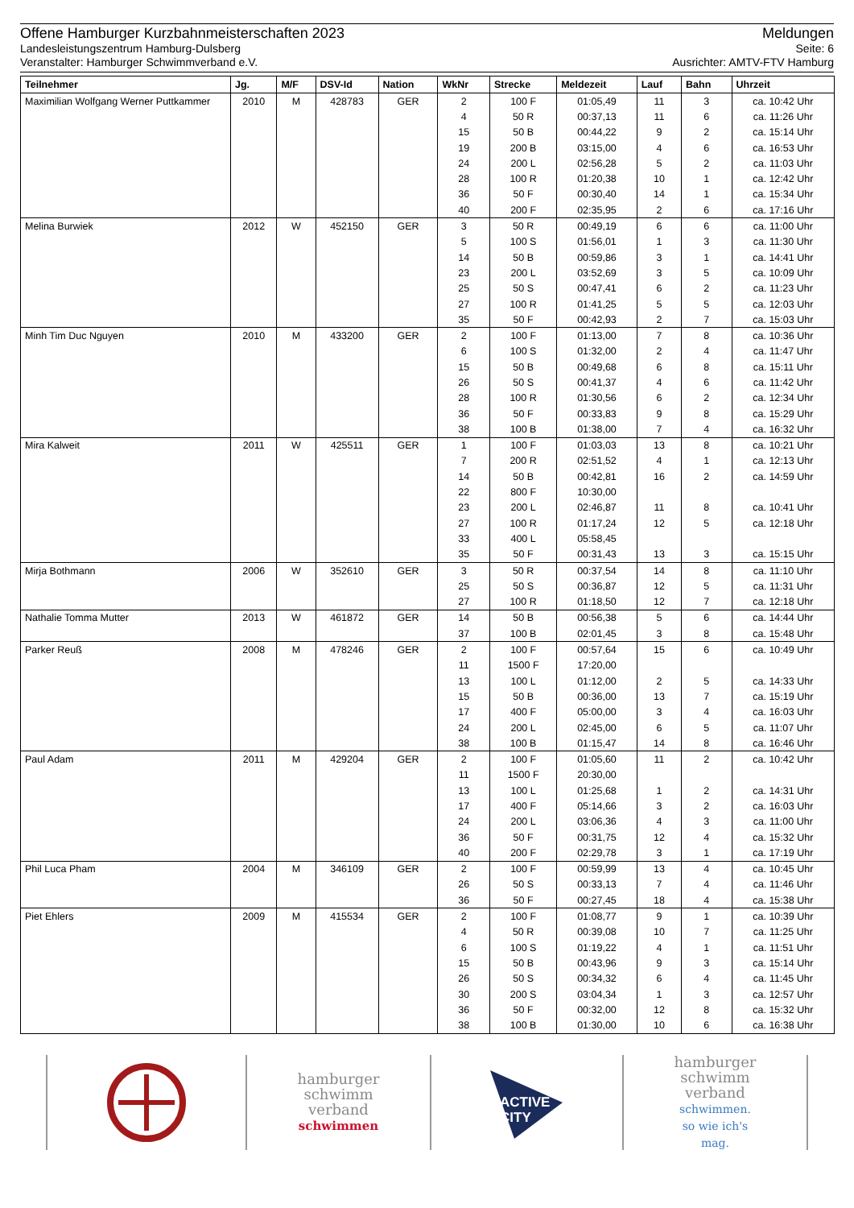Offene Hamburger Kurzbahnmeisterschaften 2023 Meldungen
Landesleistungszentrum Hamburg-Dulsberg Seite: 6
Veranstalter: Hamburger Schwimmverband e.V. Ausrichter: AMTV-FTV Hamburg
| Teilnehmer | Jg. | M/F | DSV-Id | Nation | WkNr | Strecke | Meldezeit | Lauf | Bahn | Uhrzeit |
| --- | --- | --- | --- | --- | --- | --- | --- | --- | --- | --- |
| Maximilian Wolfgang Werner Puttkammer | 2010 | M | 428783 | GER | 2 | 100 F | 01:05,49 | 11 | 3 | ca. 10:42 Uhr |
| | | | | | 4 | 50 R | 00:37,13 | 11 | 6 | ca. 11:26 Uhr |
| | | | | | 15 | 50 B | 00:44,22 | 9 | 2 | ca. 15:14 Uhr |
| | | | | | 19 | 200 B | 03:15,00 | 4 | 6 | ca. 16:53 Uhr |
| | | | | | 24 | 200 L | 02:56,28 | 5 | 2 | ca. 11:03 Uhr |
| | | | | | 28 | 100 R | 01:20,38 | 10 | 1 | ca. 12:42 Uhr |
| | | | | | 36 | 50 F | 00:30,40 | 14 | 1 | ca. 15:34 Uhr |
| | | | | | 40 | 200 F | 02:35,95 | 2 | 6 | ca. 17:16 Uhr |
| Melina Burwiek | 2012 | W | 452150 | GER | 3 | 50 R | 00:49,19 | 6 | 6 | ca. 11:00 Uhr |
| | | | | | 5 | 100 S | 01:56,01 | 1 | 3 | ca. 11:30 Uhr |
| | | | | | 14 | 50 B | 00:59,86 | 3 | 1 | ca. 14:41 Uhr |
| | | | | | 23 | 200 L | 03:52,69 | 3 | 5 | ca. 10:09 Uhr |
| | | | | | 25 | 50 S | 00:47,41 | 6 | 2 | ca. 11:23 Uhr |
| | | | | | 27 | 100 R | 01:41,25 | 5 | 5 | ca. 12:03 Uhr |
| | | | | | 35 | 50 F | 00:42,93 | 2 | 7 | ca. 15:03 Uhr |
| Minh Tim Duc Nguyen | 2010 | M | 433200 | GER | 2 | 100 F | 01:13,00 | 7 | 8 | ca. 10:36 Uhr |
| | | | | | 6 | 100 S | 01:32,00 | 2 | 4 | ca. 11:47 Uhr |
| | | | | | 15 | 50 B | 00:49,68 | 6 | 8 | ca. 15:11 Uhr |
| | | | | | 26 | 50 S | 00:41,37 | 4 | 6 | ca. 11:42 Uhr |
| | | | | | 28 | 100 R | 01:30,56 | 6 | 2 | ca. 12:34 Uhr |
| | | | | | 36 | 50 F | 00:33,83 | 9 | 8 | ca. 15:29 Uhr |
| | | | | | 38 | 100 B | 01:38,00 | 7 | 4 | ca. 16:32 Uhr |
| Mira Kalweit | 2011 | W | 425511 | GER | 1 | 100 F | 01:03,03 | 13 | 8 | ca. 10:21 Uhr |
| | | | | | 7 | 200 R | 02:51,52 | 4 | 1 | ca. 12:13 Uhr |
| | | | | | 14 | 50 B | 00:42,81 | 16 | 2 | ca. 14:59 Uhr |
| | | | | | 22 | 800 F | 10:30,00 | | | |
| | | | | | 23 | 200 L | 02:46,87 | 11 | 8 | ca. 10:41 Uhr |
| | | | | | 27 | 100 R | 01:17,24 | 12 | 5 | ca. 12:18 Uhr |
| | | | | | 33 | 400 L | 05:58,45 | | | |
| | | | | | 35 | 50 F | 00:31,43 | 13 | 3 | ca. 15:15 Uhr |
| Mirja Bothmann | 2006 | W | 352610 | GER | 3 | 50 R | 00:37,54 | 14 | 8 | ca. 11:10 Uhr |
| | | | | | 25 | 50 S | 00:36,87 | 12 | 5 | ca. 11:31 Uhr |
| | | | | | 27 | 100 R | 01:18,50 | 12 | 7 | ca. 12:18 Uhr |
| Nathalie Tomma Mutter | 2013 | W | 461872 | GER | 14 | 50 B | 00:56,38 | 5 | 6 | ca. 14:44 Uhr |
| | | | | | 37 | 100 B | 02:01,45 | 3 | 8 | ca. 15:48 Uhr |
| Parker Reuß | 2008 | M | 478246 | GER | 2 | 100 F | 00:57,64 | 15 | 6 | ca. 10:49 Uhr |
| | | | | | 11 | 1500 F | 17:20,00 | | | |
| | | | | | 13 | 100 L | 01:12,00 | 2 | 5 | ca. 14:33 Uhr |
| | | | | | 15 | 50 B | 00:36,00 | 13 | 7 | ca. 15:19 Uhr |
| | | | | | 17 | 400 F | 05:00,00 | 3 | 4 | ca. 16:03 Uhr |
| | | | | | 24 | 200 L | 02:45,00 | 6 | 5 | ca. 11:07 Uhr |
| | | | | | 38 | 100 B | 01:15,47 | 14 | 8 | ca. 16:46 Uhr |
| Paul Adam | 2011 | M | 429204 | GER | 2 | 100 F | 01:05,60 | 11 | 2 | ca. 10:42 Uhr |
| | | | | | 11 | 1500 F | 20:30,00 | | | |
| | | | | | 13 | 100 L | 01:25,68 | 1 | 2 | ca. 14:31 Uhr |
| | | | | | 17 | 400 F | 05:14,66 | 3 | 2 | ca. 16:03 Uhr |
| | | | | | 24 | 200 L | 03:06,36 | 4 | 3 | ca. 11:00 Uhr |
| | | | | | 36 | 50 F | 00:31,75 | 12 | 4 | ca. 15:32 Uhr |
| | | | | | 40 | 200 F | 02:29,78 | 3 | 1 | ca. 17:19 Uhr |
| Phil Luca Pham | 2004 | M | 346109 | GER | 2 | 100 F | 00:59,99 | 13 | 4 | ca. 10:45 Uhr |
| | | | | | 26 | 50 S | 00:33,13 | 7 | 4 | ca. 11:46 Uhr |
| | | | | | 36 | 50 F | 00:27,45 | 18 | 4 | ca. 15:38 Uhr |
| Piet Ehlers | 2009 | M | 415534 | GER | 2 | 100 F | 01:08,77 | 9 | 1 | ca. 10:39 Uhr |
| | | | | | 4 | 50 R | 00:39,08 | 10 | 7 | ca. 11:25 Uhr |
| | | | | | 6 | 100 S | 01:19,22 | 4 | 1 | ca. 11:51 Uhr |
| | | | | | 15 | 50 B | 00:43,96 | 9 | 3 | ca. 15:14 Uhr |
| | | | | | 26 | 50 S | 00:34,32 | 6 | 4 | ca. 11:45 Uhr |
| | | | | | 30 | 200 S | 03:04,34 | 1 | 3 | ca. 12:57 Uhr |
| | | | | | 36 | 50 F | 00:32,00 | 12 | 8 | ca. 15:32 Uhr |
| | | | | | 38 | 100 B | 01:30,00 | 10 | 6 | ca. 16:38 Uhr |
hamburger
schwimm
verband
schwimmen
ACTIVE
CITY
hamburger
schwimm
verband
schwimmen.
so wie ich's
mag.